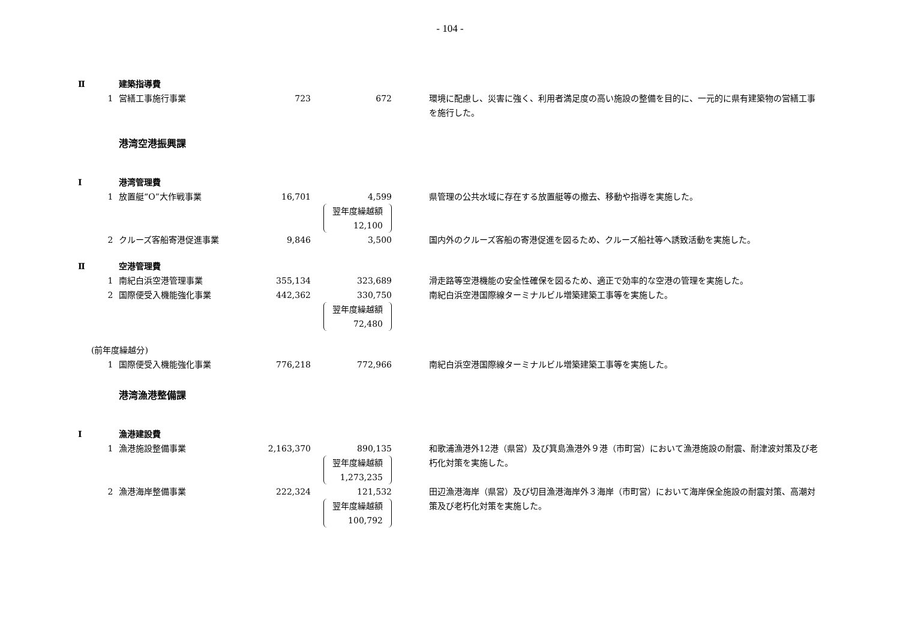- 104 -
| Ⅱ | 建築指導費 | | | | |
| | 1 | 営繕工事施行事業 | 723 | 672 | 環境に配慮し、災害に強く、利用者満足度の高い施設の整備を目的に、一元的に県有建築物の営繕工事を施行した。 |
| | | 港湾空港振興課 | | | |
| Ⅰ | 港湾管理費 | | | | |
| | 1 | 放置艇“O”大作戦事業 | 16,701 | 4,599 翌年度繰越額 12,100 | 県管理の公共水域に存在する放置艇等の撤去、移動や指導を実施した。 |
| | 2 | クルーズ客船寄港促進事業 | 9,846 | 3,500 | 国内外のクルーズ客船の寄港促進を図るため、クルーズ船社等へ誘致活動を実施した。 |
| Ⅱ | 空港管理費 | | | | |
| | 1 | 南紀白浜空港管理事業 | 355,134 | 323,689 | 滑走路等空港機能の安全性確保を図るため、適正で効率的な空港の管理を実施した。 |
| | 2 | 国際便受入機能強化事業 | 442,362 | 330,750 翌年度繰越額 72,480 | 南紀白浜空港国際線ターミナルビル増築建築工事等を実施した。 |
| (前年度繰越分) | | | | | |
| | 1 | 国際便受入機能強化事業 | 776,218 | 772,966 | 南紀白浜空港国際線ターミナルビル増築建築工事等を実施した。 |
| | | 港湾漁港整備課 | | | |
| Ⅰ | 漁港建設費 | | | | |
| | 1 | 漁港施設整備事業 | 2,163,370 | 890,135 翌年度繰越額 1,273,235 | 和歌浦漁港外12港（県営）及び箕島漁港外９港（市町営）において漁港施設の耐震、耐津波対策及び老朽化対策を実施した。 |
| | 2 | 漁港海岸整備事業 | 222,324 | 121,532 翌年度繰越額 100,792 | 田辺漁港海岸（県営）及び切目漁港海岸外３海岸（市町営）において海岸保全施設の耐震対策、高潮対策及び老朽化対策を実施した。 |